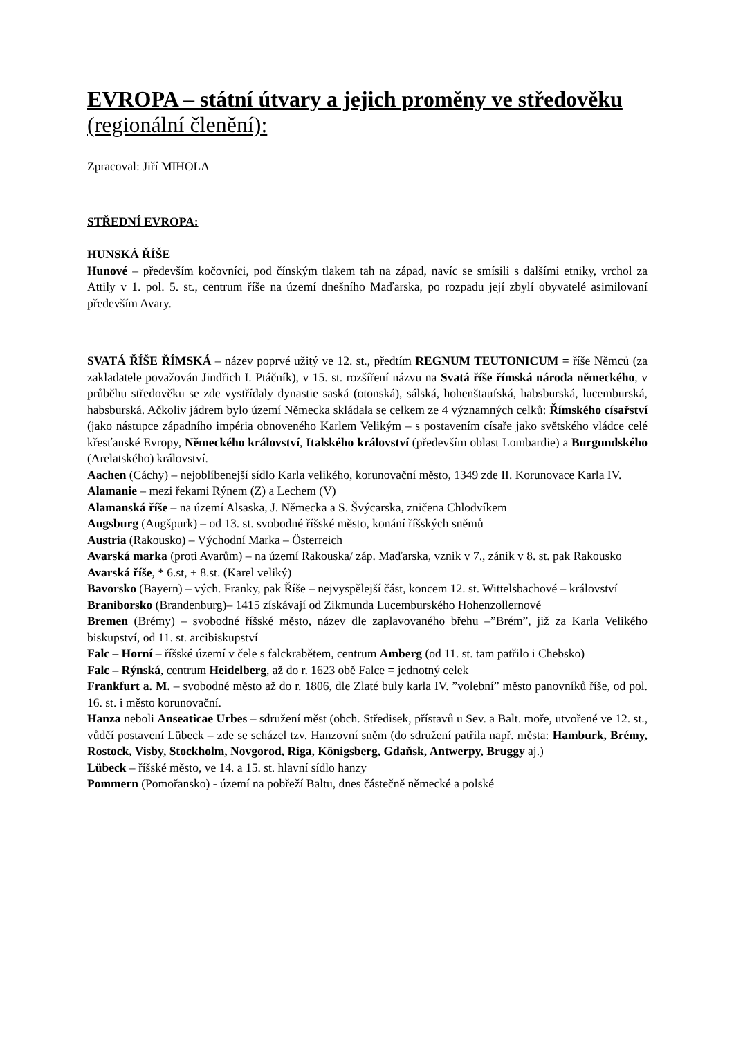EVROPA – státní útvary a jejich proměny ve středověku
(regionální členění):
Zpracoval: Jiří MIHOLA
STŘEDNÍ EVROPA:
HUNSKÁ ŘÍŠE
Hunové – především kočovníci, pod čínským tlakem tah na západ, navíc se smísili s dalšími etniky, vrchol za Attily v 1. pol. 5. st., centrum říše na území dnešního Maďarska, po rozpadu její zbylí obyvatelé asimilovaní především Avary.
SVATÁ ŘÍŠE ŘÍMSKÁ – název poprvé užitý ve 12. st., předtím REGNUM TEUTONICUM = říše Němců (za zakladatele považován Jindřich I. Ptáčník), v 15. st. rozšíření názvu na Svatá říše římská národa německého, v průběhu středověku se zde vystřídaly dynastie saská (otonská), sálská, hohenštaufská, habsburská, lucemburská, habsburská. Ačkoliv jádrem bylo území Německa skládala se celkem ze 4 významných celků: Římského císařství (jako nástupce západního impéria obnoveného Karlem Velikým – s postavením císaře jako světského vládce celé křesťanské Evropy, Německého království, Italského království (především oblast Lombardie) a Burgundského (Arelatského) království.
Aachen (Cáchy) – nejoblíbenejší sídlo Karla velikého, korunovační město, 1349 zde II. Korunovace Karla IV.
Alamanie – mezi řekami Rýnem (Z) a Lechem (V)
Alamanská říše – na území Alsaska, J. Německa a S. Švýcarska, zničena Chlodvíkem
Augsburg (Augšpurk) – od 13. st. svobodné říšské město, konání říšských sněmů
Austria (Rakousko) – Východní Marka – Österreich
Avarská marka (proti Avarům) – na území Rakouska/ záp. Maďarska, vznik v 7., zánik v 8. st. pak Rakousko
Avarská říše, * 6.st, + 8.st. (Karel veliký)
Bavorsko (Bayern) – vých. Franky, pak Říše – nejvyspělejší část, koncem 12. st. Wittelsbachové – království
Braniborsko (Brandenburg)– 1415 získávají od Zikmunda Lucemburského Hohenzollernové
Bremen (Brémy) – svobodné říšské město, název dle zaplavovaného břehu –”Brém”, již za Karla Velikého biskupství, od 11. st. arcibiskupství
Falc – Horní – říšské území v čele s falckrabětem, centrum Amberg (od 11. st. tam patřilo i Chebsko)
Falc – Rýnská, centrum Heidelberg, až do r. 1623 obě Falce = jednotný celek
Frankfurt a. M. – svobodné město až do r. 1806, dle Zlaté buly karla IV. ”volební” město panovníků říše, od pol. 16. st. i město korunovační.
Hanza neboli Anseaticae Urbes – sdružení měst (obch. Středisek, přístavů u Sev. a Balt. moře, utvořené ve 12. st., vůdčí postavení Lübeck – zde se scházel tzv. Hanzovní sněm (do sdružení patřila např. města: Hamburk, Brémy, Rostock, Visby, Stockholm, Novgorod, Riga, Königsberg, Gdaňsk, Antwerpy, Bruggy aj.)
Lübeck – říšské město, ve 14. a 15. st. hlavní sídlo hanzy
Pommern (Pomořansko) - území na pobřeží Baltu, dnes částečně německé a polské